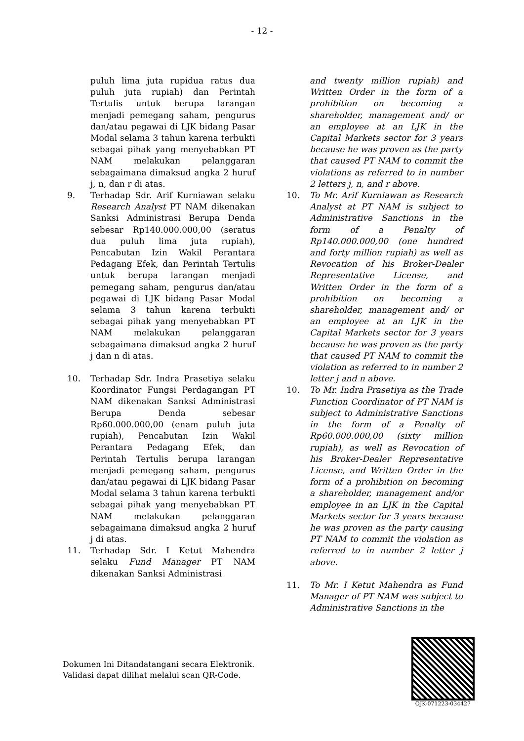- 12 -
puluh lima juta rupidua ratus dua puluh juta rupiah) dan Perintah Tertulis untuk berupa larangan menjadi pemegang saham, pengurus dan/atau pegawai di LJK bidang Pasar Modal selama 3 tahun karena terbukti sebagai pihak yang menyebabkan PT NAM melakukan pelanggaran sebagaimana dimaksud angka 2 huruf j, n, dan r di atas.
9. Terhadap Sdr. Arif Kurniawan selaku Research Analyst PT NAM dikenakan Sanksi Administrasi Berupa Denda sebesar Rp140.000.000,00 (seratus dua puluh lima juta rupiah), Pencabutan Izin Wakil Perantara Pedagang Efek, dan Perintah Tertulis untuk berupa larangan menjadi pemegang saham, pengurus dan/atau pegawai di LJK bidang Pasar Modal selama 3 tahun karena terbukti sebagai pihak yang menyebabkan PT NAM melakukan pelanggaran sebagaimana dimaksud angka 2 huruf j dan n di atas.
10. Terhadap Sdr. Indra Prasetiya selaku Koordinator Fungsi Perdagangan PT NAM dikenakan Sanksi Administrasi Berupa Denda sebesar Rp60.000.000,00 (enam puluh juta rupiah), Pencabutan Izin Wakil Perantara Pedagang Efek, dan Perintah Tertulis berupa larangan menjadi pemegang saham, pengurus dan/atau pegawai di LJK bidang Pasar Modal selama 3 tahun karena terbukti sebagai pihak yang menyebabkan PT NAM melakukan pelanggaran sebagaimana dimaksud angka 2 huruf j di atas.
11. Terhadap Sdr. I Ketut Mahendra selaku Fund Manager PT NAM dikenakan Sanksi Administrasi
and twenty million rupiah) and Written Order in the form of a prohibition on becoming a shareholder, management and/ or an employee at an LJK in the Capital Markets sector for 3 years because he was proven as the party that caused PT NAM to commit the violations as referred to in number 2 letters j, n, and r above.
10. To Mr. Arif Kurniawan as Research Analyst at PT NAM is subject to Administrative Sanctions in the form of a Penalty of Rp140.000.000,00 (one hundred and forty million rupiah) as well as Revocation of his Broker-Dealer Representative License, and Written Order in the form of a prohibition on becoming a shareholder, management and/ or an employee at an LJK in the Capital Markets sector for 3 years because he was proven as the party that caused PT NAM to commit the violation as referred to in number 2 letter j and n above.
10. To Mr. Indra Prasetiya as the Trade Function Coordinator of PT NAM is subject to Administrative Sanctions in the form of a Penalty of Rp60.000.000,00 (sixty million rupiah), as well as Revocation of his Broker-Dealer Representative License, and Written Order in the form of a prohibition on becoming a shareholder, management and/or employee in an LJK in the Capital Markets sector for 3 years because he was proven as the party causing PT NAM to commit the violation as referred to in number 2 letter j above.
11. To Mr. I Ketut Mahendra as Fund Manager of PT NAM was subject to Administrative Sanctions in the
Dokumen Ini Ditandatangani secara Elektronik.
Validasi dapat dilihat melalui scan QR-Code.
OJK-071223-034427